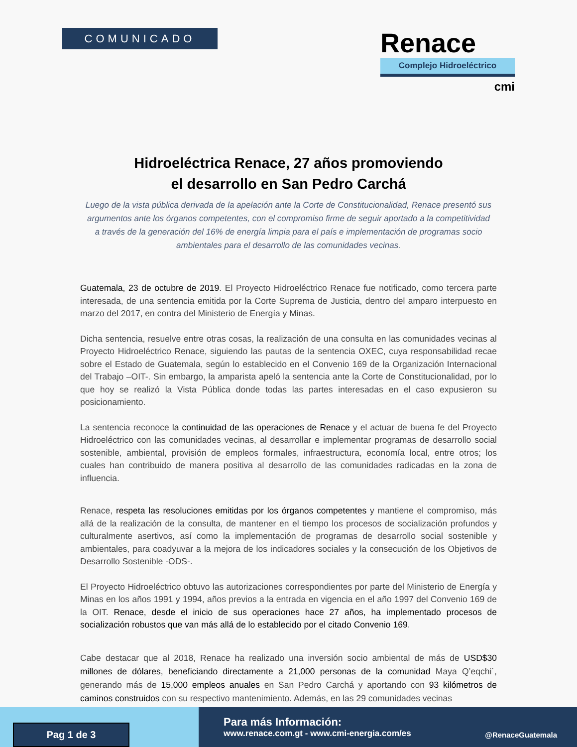COMUNICADO
Renace
Complejo Hidroeléctrico
cmi
Hidroeléctrica Renace, 27 años promoviendo
el desarrollo en San Pedro Carchá
Luego de la vista pública derivada de la apelación ante la Corte de Constitucionalidad, Renace presentó sus argumentos ante los órganos competentes, con el compromiso firme de seguir aportado a la competitividad a través de la generación del 16% de energía limpia para el país e implementación de programas socio ambientales para el desarrollo de las comunidades vecinas.
Guatemala, 23 de octubre de 2019. El Proyecto Hidroeléctrico Renace fue notificado, como tercera parte interesada, de una sentencia emitida por la Corte Suprema de Justicia, dentro del amparo interpuesto en marzo del 2017, en contra del Ministerio de Energía y Minas.
Dicha sentencia, resuelve entre otras cosas, la realización de una consulta en las comunidades vecinas al Proyecto Hidroeléctrico Renace, siguiendo las pautas de la sentencia OXEC, cuya responsabilidad recae sobre el Estado de Guatemala, según lo establecido en el Convenio 169 de la Organización Internacional del Trabajo –OIT-. Sin embargo, la amparista apeló la sentencia ante la Corte de Constitucionalidad, por lo que hoy se realizó la Vista Pública donde todas las partes interesadas en el caso expusieron su posicionamiento.
La sentencia reconoce la continuidad de las operaciones de Renace y el actuar de buena fe del Proyecto Hidroeléctrico con las comunidades vecinas, al desarrollar e implementar programas de desarrollo social sostenible, ambiental, provisión de empleos formales, infraestructura, economía local, entre otros; los cuales han contribuido de manera positiva al desarrollo de las comunidades radicadas en la zona de influencia.
Renace, respeta las resoluciones emitidas por los órganos competentes y mantiene el compromiso, más allá de la realización de la consulta, de mantener en el tiempo los procesos de socialización profundos y culturalmente asertivos, así como la implementación de programas de desarrollo social sostenible y ambientales, para coadyuvar a la mejora de los indicadores sociales y la consecución de los Objetivos de Desarrollo Sostenible -ODS-.
El Proyecto Hidroeléctrico obtuvo las autorizaciones correspondientes por parte del Ministerio de Energía y Minas en los años 1991 y 1994, años previos a la entrada en vigencia en el año 1997 del Convenio 169 de la OIT. Renace, desde el inicio de sus operaciones hace 27 años, ha implementado procesos de socialización robustos que van más allá de lo establecido por el citado Convenio 169.
Cabe destacar que al 2018, Renace ha realizado una inversión socio ambiental de más de USD$30 millones de dólares, beneficiando directamente a 21,000 personas de la comunidad Maya Q’eqchi´, generando más de 15,000 empleos anuales en San Pedro Carchá y aportando con 93 kilómetros de caminos construidos con su respectivo mantenimiento. Además, en las 29 comunidades vecinas
Pag 1 de 3
Para más Información:
www.renace.com.gt - www.cmi-energia.com/es
@RenaceGuatemala